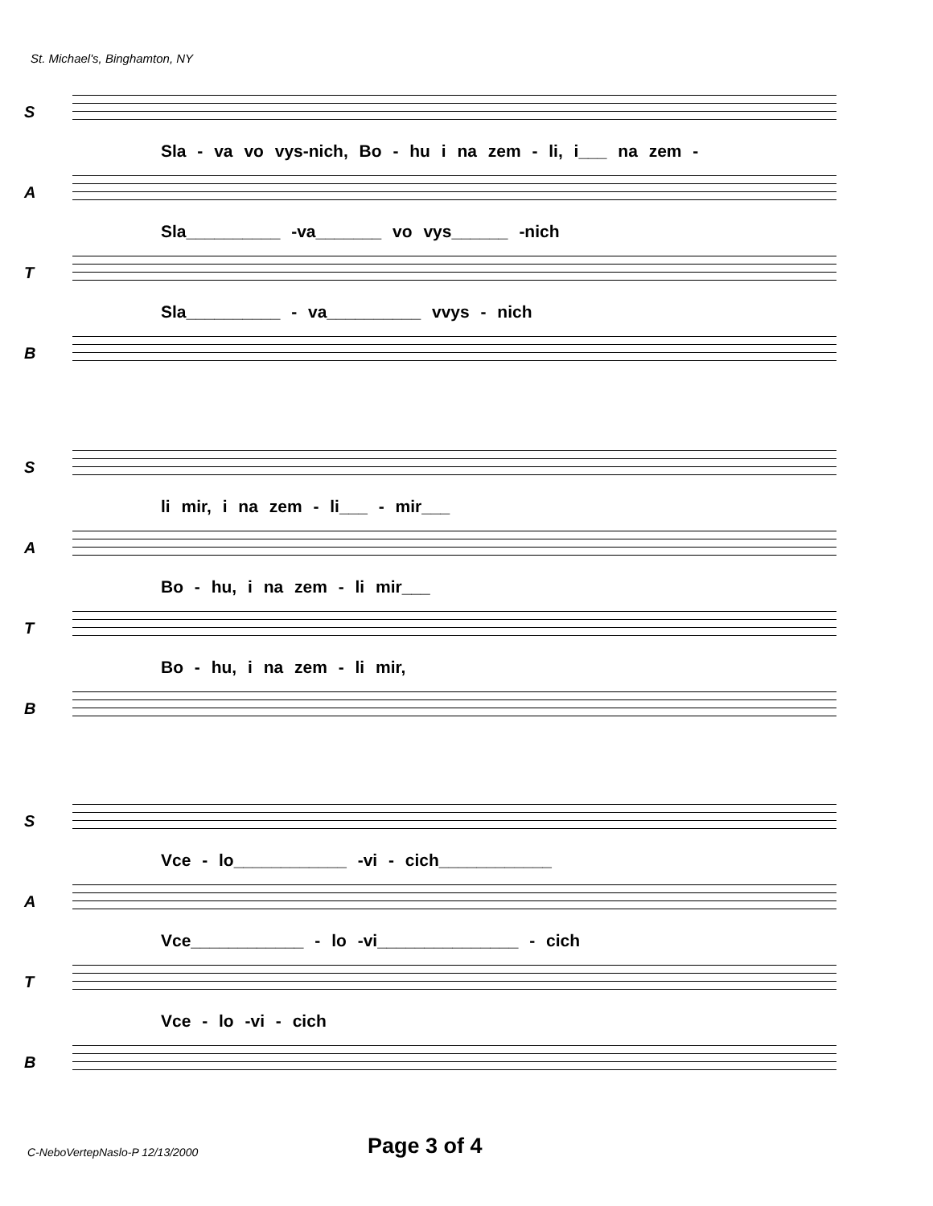St. Michael's, Binghamton, NY
S
Sla - va vo vys-nich, Bo - hu i na zem - li, i___ na zem -
A
Sla__________ -va_______ vo vys______ -nich
T
Sla__________ - va__________ vvys - nich
B
S
li mir, i na zem - li___ - mir___
A
Bo - hu, i na zem - li mir___
T
Bo - hu, i na zem - li mir,
B
S
Vce - lo____________ -vi - cich____________
A
Vce____________ - lo -vi_______________ - cich
T
Vce - lo -vi - cich
B
C-NeboVertepNaslo-P 12/13/2000 Page 3 of 4